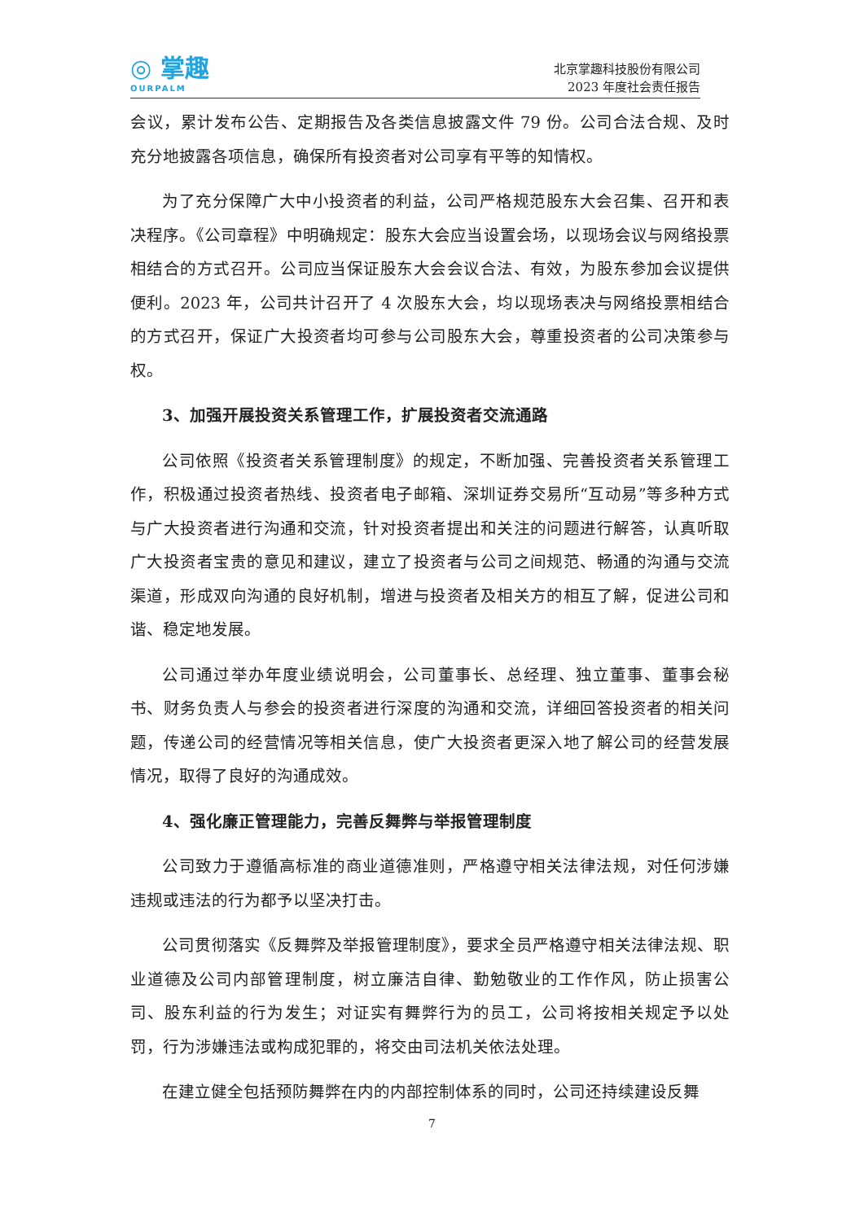◎ 掌趣
OURPALM
北京掌趣科技股份有限公司
2023 年度社会责任报告
会议，累计发布公告、定期报告及各类信息披露文件 79 份。公司合法合规、及时充分地披露各项信息，确保所有投资者对公司享有平等的知情权。
为了充分保障广大中小投资者的利益，公司严格规范股东大会召集、召开和表决程序。《公司章程》中明确规定：股东大会应当设置会场，以现场会议与网络投票相结合的方式召开。公司应当保证股东大会会议合法、有效，为股东参加会议提供便利。2023 年，公司共计召开了 4 次股东大会，均以现场表决与网络投票相结合的方式召开，保证广大投资者均可参与公司股东大会，尊重投资者的公司决策参与权。
3、加强开展投资关系管理工作，扩展投资者交流通路
公司依照《投资者关系管理制度》的规定，不断加强、完善投资者关系管理工作，积极通过投资者热线、投资者电子邮箱、深圳证券交易所“互动易”等多种方式与广大投资者进行沟通和交流，针对投资者提出和关注的问题进行解答，认真听取广大投资者宝贵的意见和建议，建立了投资者与公司之间规范、畅通的沟通与交流渠道，形成双向沟通的良好机制，增进与投资者及相关方的相互了解，促进公司和谐、稳定地发展。
公司通过举办年度业绩说明会，公司董事长、总经理、独立董事、董事会秘书、财务负责人与参会的投资者进行深度的沟通和交流，详细回答投资者的相关问题，传递公司的经营情况等相关信息，使广大投资者更深入地了解公司的经营发展情况，取得了良好的沟通成效。
4、强化廉正管理能力，完善反舞弊与举报管理制度
公司致力于遵循高标准的商业道德准则，严格遵守相关法律法规，对任何涉嫌违规或违法的行为都予以坚决打击。
公司贯彻落实《反舞弊及举报管理制度》，要求全员严格遵守相关法律法规、职业道德及公司内部管理制度，树立廉洁自律、勤勉敬业的工作作风，防止损害公司、股东利益的行为发生；对证实有舞弊行为的员工，公司将按相关规定予以处罚，行为涉嫌违法或构成犯罪的，将交由司法机关依法处理。
在建立健全包括预防舞弊在内的内部控制体系的同时，公司还持续建设反舞
7